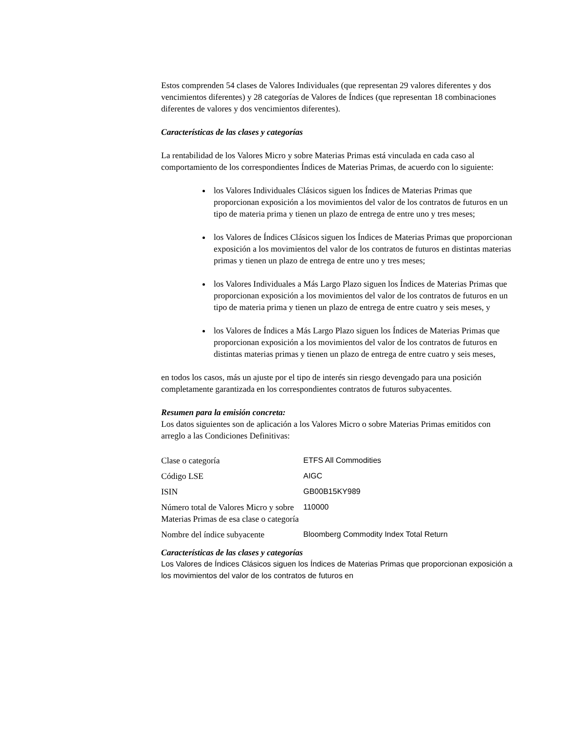Estos comprenden 54 clases de Valores Individuales (que representan 29 valores diferentes y dos vencimientos diferentes) y 28 categorías de Valores de Índices (que representan 18 combinaciones diferentes de valores y dos vencimientos diferentes).
Características de las clases y categorías
La rentabilidad de los Valores Micro y sobre Materias Primas está vinculada en cada caso al comportamiento de los correspondientes Índices de Materias Primas, de acuerdo con lo siguiente:
los Valores Individuales Clásicos siguen los Índices de Materias Primas que proporcionan exposición a los movimientos del valor de los contratos de futuros en un tipo de materia prima y tienen un plazo de entrega de entre uno y tres meses;
los Valores de Índices Clásicos siguen los Índices de Materias Primas que proporcionan exposición a los movimientos del valor de los contratos de futuros en distintas materias primas y tienen un plazo de entrega de entre uno y tres meses;
los Valores Individuales a Más Largo Plazo siguen los Índices de Materias Primas que proporcionan exposición a los movimientos del valor de los contratos de futuros en un tipo de materia prima y tienen un plazo de entrega de entre cuatro y seis meses, y
los Valores de Índices a Más Largo Plazo siguen los Índices de Materias Primas que proporcionan exposición a los movimientos del valor de los contratos de futuros en distintas materias primas y tienen un plazo de entrega de entre cuatro y seis meses,
en todos los casos, más un ajuste por el tipo de interés sin riesgo devengado para una posición completamente garantizada en los correspondientes contratos de futuros subyacentes.
Resumen para la emisión concreta:
Los datos siguientes son de aplicación a los Valores Micro o sobre Materias Primas emitidos con arreglo a las Condiciones Definitivas:
| Clase o categoría | ETFS All Commodities |
| Código LSE | AIGC |
| ISIN | GB00B15KY989 |
| Número total de Valores Micro y sobre Materias Primas de esa clase o categoría | 110000 |
| Nombre del índice subyacente | Bloomberg Commodity Index Total Return |
Características de las clases y categorías
Los Valores de Índices Clásicos siguen los Índices de Materias Primas que proporcionan exposición a los movimientos del valor de los contratos de futuros en